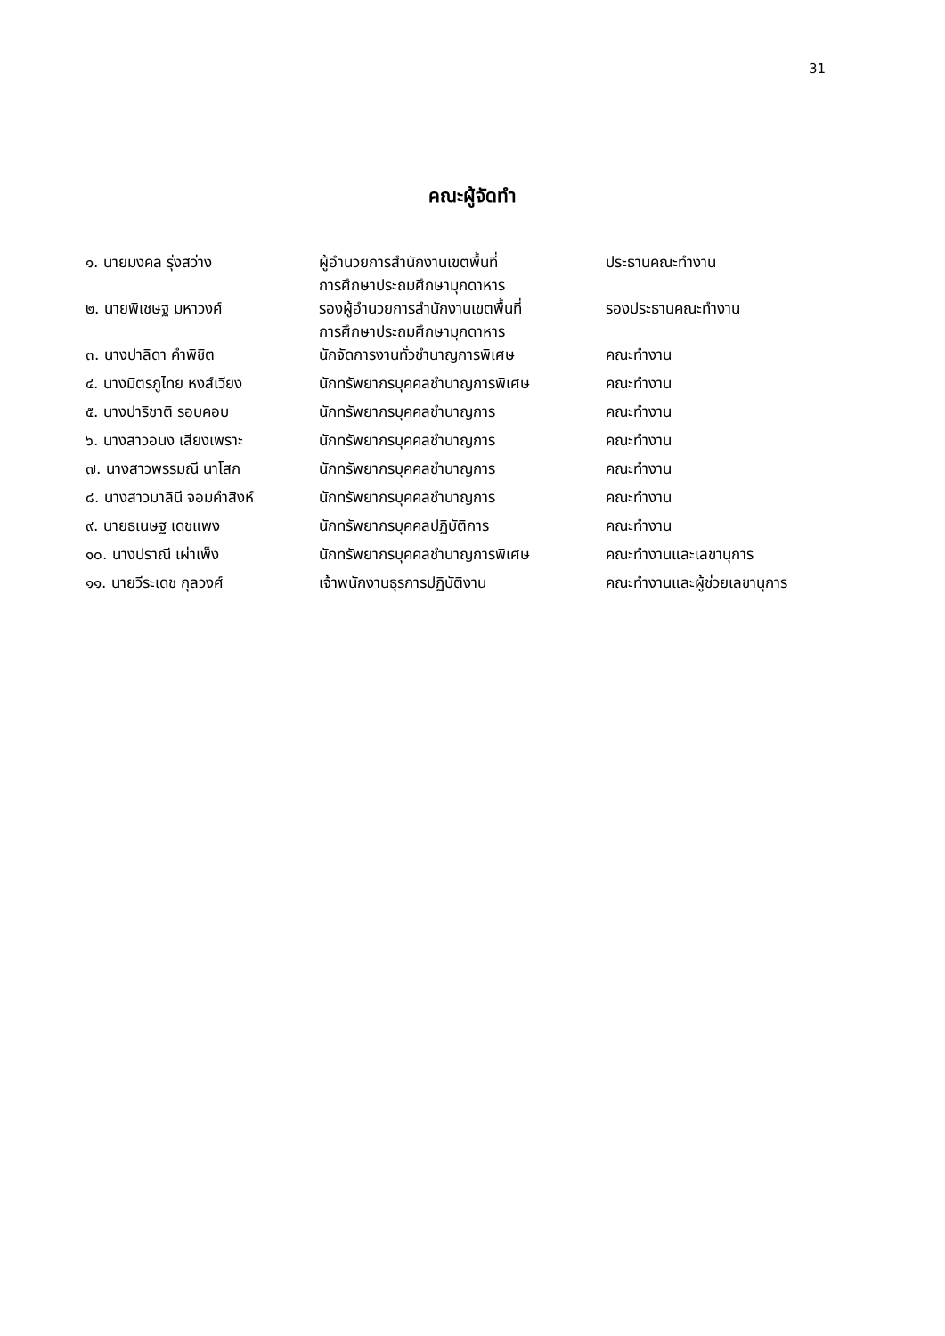31
คณะผู้จัดทำ
| ๑. นายมงคล รุ่งสว่าง | ผู้อำนวยการสำนักงานเขตพื้นที่ การศึกษาประถมศึกษามุกดาหาร | ประธานคณะทำงาน |
| ๒. นายพิเชษฐ มหาวงศ์ | รองผู้อำนวยการสำนักงานเขตพื้นที่ การศึกษาประถมศึกษามุกดาหาร | รองประธานคณะทำงาน |
| ๓. นางปาลิดา คำพิชิต | นักจัดการงานทั่วชำนาญการพิเศษ | คณะทำงาน |
| ๔. นางมิตรภูไทย หงส์เวียง | นักทรัพยากรบุคคลชำนาญการพิเศษ | คณะทำงาน |
| ๕. นางปาริชาติ รอบคอบ | นักทรัพยากรบุคคลชำนาญการ | คณะทำงาน |
| ๖. นางสาวอนง เสียงเพราะ | นักทรัพยากรบุคคลชำนาญการ | คณะทำงาน |
| ๗. นางสาวพรรมณี นาโสก | นักทรัพยากรบุคคลชำนาญการ | คณะทำงาน |
| ๘. นางสาวมาลินี จอมคำสิงห์ | นักทรัพยากรบุคคลชำนาญการ | คณะทำงาน |
| ๙. นายธเนษฐ เดชแพง | นักทรัพยากรบุคคลปฏิบัติการ | คณะทำงาน |
| ๑๐. นางปราณี เผ่าเพ็ง | นักทรัพยากรบุคคลชำนาญการพิเศษ | คณะทำงานและเลขานุการ |
| ๑๑. นายวีระเดช กุลวงศ์ | เจ้าพนักงานธุรการปฏิบัติงาน | คณะทำงานและผู้ช่วยเลขานุการ |